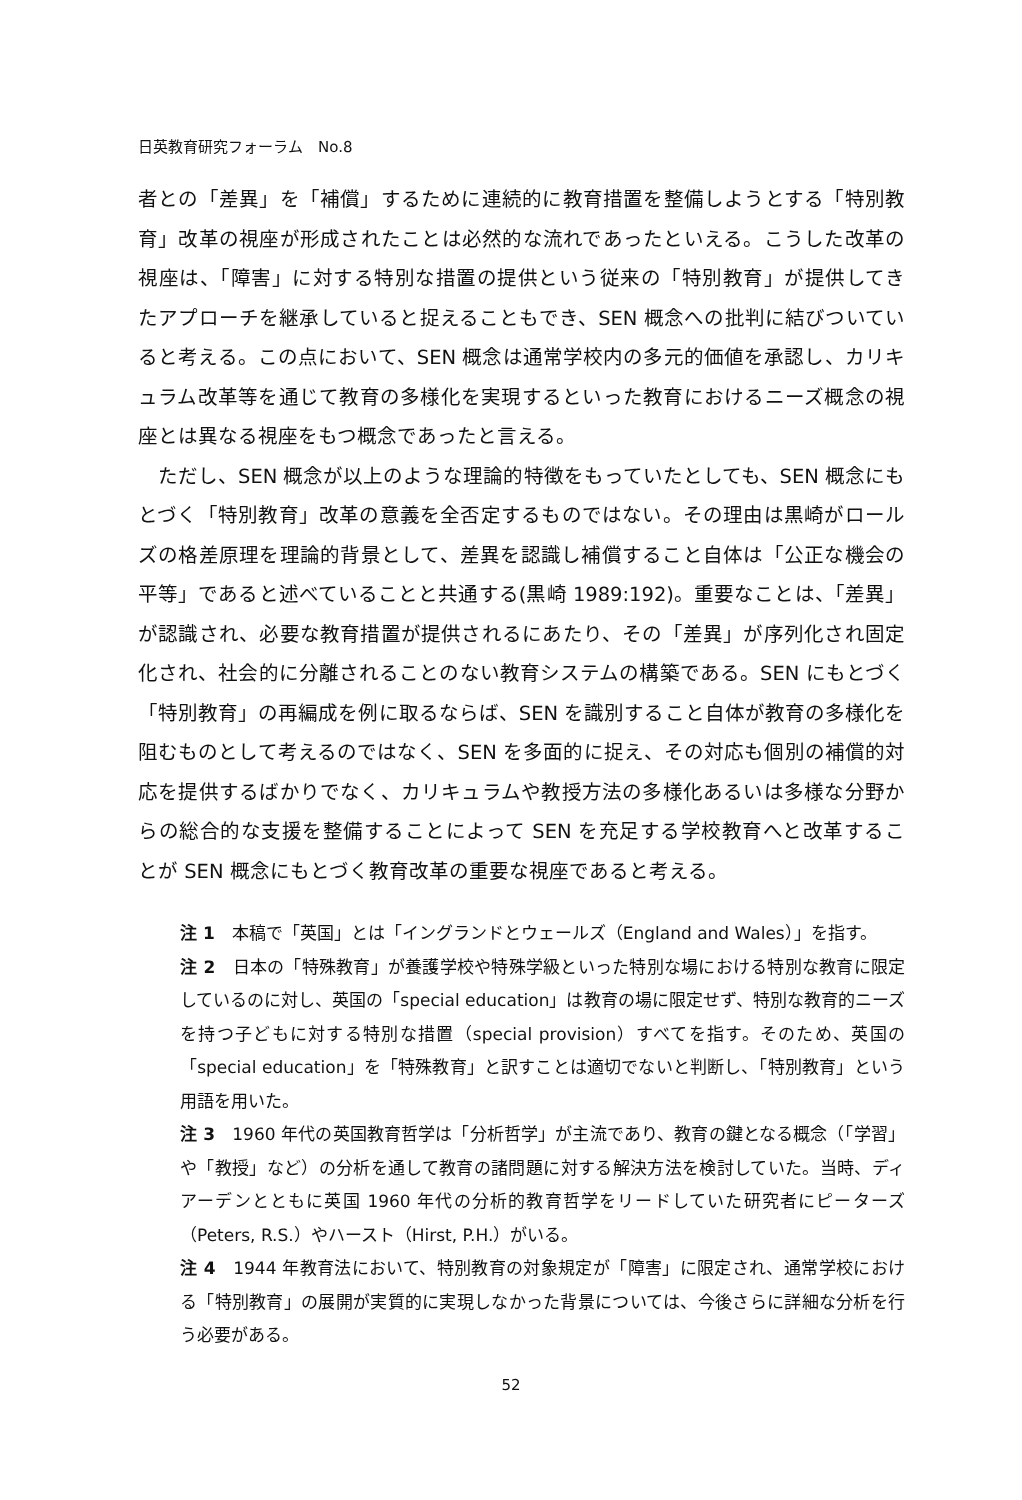日英教育研究フォーラム　No.8
者との「差異」を「補償」するために連続的に教育措置を整備しようとする「特別教育」改革の視座が形成されたことは必然的な流れであったといえる。こうした改革の視座は、「障害」に対する特別な措置の提供という従来の「特別教育」が提供してきたアプローチを継承していると捉えることもでき、SEN 概念への批判に結びついていると考える。この点において、SEN 概念は通常学校内の多元的価値を承認し、カリキュラム改革等を通じて教育の多様化を実現するといった教育におけるニーズ概念の視座とは異なる視座をもつ概念であったと言える。
　ただし、SEN 概念が以上のような理論的特徴をもっていたとしても、SEN 概念にもとづく「特別教育」改革の意義を全否定するものではない。その理由は黒崎がロールズの格差原理を理論的背景として、差異を認識し補償すること自体は「公正な機会の平等」であると述べていることと共通する(黒崎 1989:192)。重要なことは、「差異」が認識され、必要な教育措置が提供されるにあたり、その「差異」が序列化され固定化され、社会的に分離されることのない教育システムの構築である。SEN にもとづく「特別教育」の再編成を例に取るならば、SEN を識別すること自体が教育の多様化を阻むものとして考えるのではなく、SEN を多面的に捉え、その対応も個別の補償的対応を提供するばかりでなく、カリキュラムや教授方法の多様化あるいは多様な分野からの総合的な支援を整備することによって SEN を充足する学校教育へと改革することが SEN 概念にもとづく教育改革の重要な視座であると考える。
注 1　本稿で「英国」とは「イングランドとウェールズ（England and Wales）」を指す。
注 2　日本の「特殊教育」が養護学校や特殊学級といった特別な場における特別な教育に限定しているのに対し、英国の「special education」は教育の場に限定せず、特別な教育的ニーズを持つ子どもに対する特別な措置（special provision）すべてを指す。そのため、英国の「special education」を「特殊教育」と訳すことは適切でないと判断し、「特別教育」という用語を用いた。
注 3　1960 年代の英国教育哲学は「分析哲学」が主流であり、教育の鍵となる概念（「学習」や「教授」など）の分析を通して教育の諸問題に対する解決方法を検討していた。当時、ディアーデンとともに英国 1960 年代の分析的教育哲学をリードしていた研究者にピーターズ（Peters, R.S.）やハースト（Hirst, P.H.）がいる。
注 4　1944 年教育法において、特別教育の対象規定が「障害」に限定され、通常学校における「特別教育」の展開が実質的に実現しなかった背景については、今後さらに詳細な分析を行う必要がある。
52